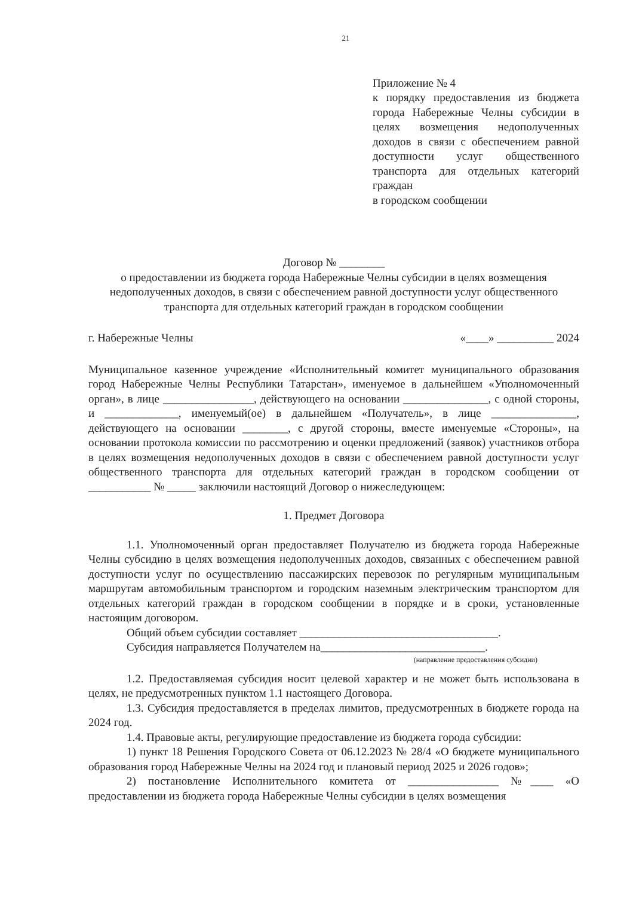21
Приложение № 4
к порядку предоставления из бюджета города Набережные Челны субсидии в целях возмещения недополученных доходов в связи с обеспечением равной доступности услуг общественного транспорта для отдельных категорий граждан
в городском сообщении
Договор № ________
о предоставлении из бюджета города Набережные Челны субсидии в целях возмещения недополученных доходов, в связи с обеспечением равной доступности услуг общественного транспорта для отдельных категорий граждан в городском сообщении
г. Набережные Челны «____» __________ 2024
Муниципальное казенное учреждение «Исполнительный комитет муниципального образования город Набережные Челны Республики Татарстан», именуемое в дальнейшем «Уполномоченный орган», в лице ________________, действующего на основании _______________, с одной стороны, и _____________, именуемый(ое) в дальнейшем «Получатель», в лице _______________, действующего на основании ________, с другой стороны, вместе именуемые «Стороны», на основании протокола комиссии по рассмотрению и оценки предложений (заявок) участников отбора в целях возмещения недополученных доходов в связи с обеспечением равной доступности услуг общественного транспорта для отдельных категорий граждан в городском сообщении от ___________ № _____ заключили настоящий Договор о нижеследующем:
1. Предмет Договора
1.1. Уполномоченный орган предоставляет Получателю из бюджета города Набережные Челны субсидию в целях возмещения недополученных доходов, связанных с обеспечением равной доступности услуг по осуществлению пассажирских перевозок по регулярным муниципальным маршрутам автомобильным транспортом и городским наземным электрическим транспортом для отдельных категорий граждан в городском сообщении в порядке и в сроки, установленные настоящим договором.
Общий объем субсидии составляет ___________________________________.
Субсидия направляется Получателем на_____________________________.
(направление предоставления субсидии)
1.2. Предоставляемая субсидия носит целевой характер и не может быть использована в целях, не предусмотренных пунктом 1.1 настоящего Договора.
1.3. Субсидия предоставляется в пределах лимитов, предусмотренных в бюджете города на 2024 год.
1.4. Правовые акты, регулирующие предоставление из бюджета города субсидии:
1) пункт 18 Решения Городского Совета от 06.12.2023 № 28/4 «О бюджете муниципального образования город Набережные Челны на 2024 год и плановый период 2025 и 2026 годов»;
2) постановление Исполнительного комитета от ________________ №____ «О предоставлении из бюджета города Набережные Челны субсидии в целях возмещения